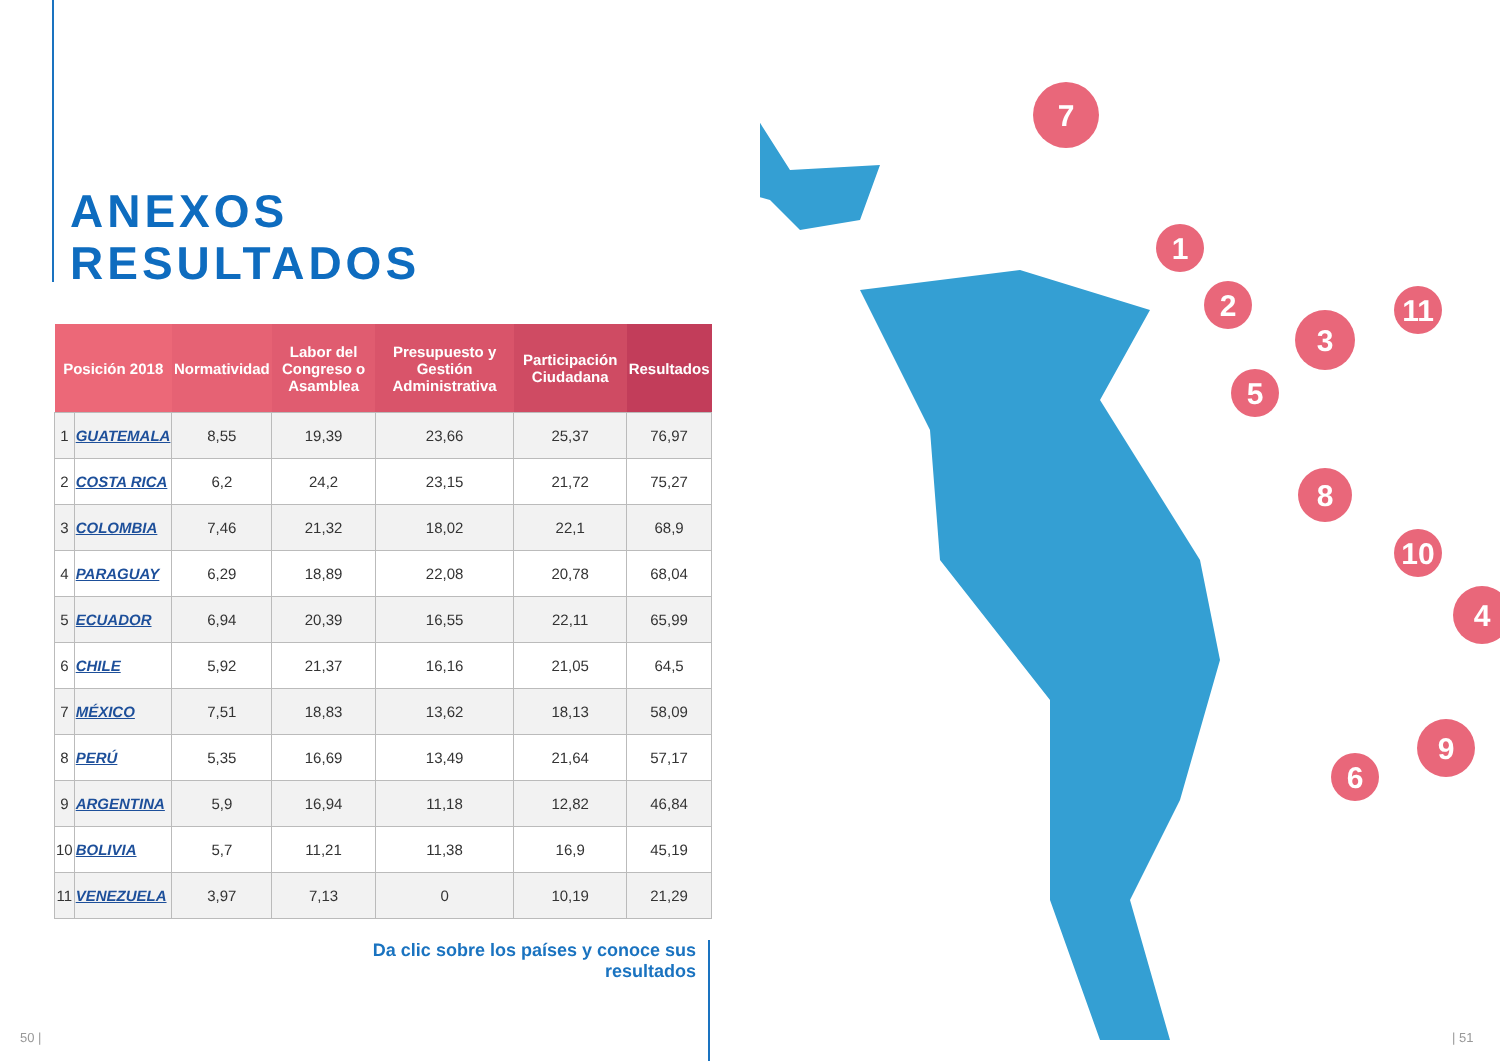ANEXOS
RESULTADOS
| Posición 2018 | | Normatividad | Labor del Congreso o Asamblea | Presupuesto y Gestión Administrativa | Participación Ciudadana | Resultados |
| --- | --- | --- | --- | --- | --- | --- |
| 1 | GUATEMALA | 8,55 | 19,39 | 23,66 | 25,37 | 76,97 |
| 2 | COSTA RICA | 6,2 | 24,2 | 23,15 | 21,72 | 75,27 |
| 3 | COLOMBIA | 7,46 | 21,32 | 18,02 | 22,1 | 68,9 |
| 4 | PARAGUAY | 6,29 | 18,89 | 22,08 | 20,78 | 68,04 |
| 5 | ECUADOR | 6,94 | 20,39 | 16,55 | 22,11 | 65,99 |
| 6 | CHILE | 5,92 | 21,37 | 16,16 | 21,05 | 64,5 |
| 7 | MÉXICO | 7,51 | 18,83 | 13,62 | 18,13 | 58,09 |
| 8 | PERÚ | 5,35 | 16,69 | 13,49 | 21,64 | 57,17 |
| 9 | ARGENTINA | 5,9 | 16,94 | 11,18 | 12,82 | 46,84 |
| 10 | BOLIVIA | 5,7 | 11,21 | 11,38 | 16,9 | 45,19 |
| 11 | VENEZUELA | 3,97 | 7,13 | 0 | 10,19 | 21,29 |
Da clic sobre los países y conoce sus resultados
50 | | 51
7
1
2
3
11
5
8
10
4
9
6